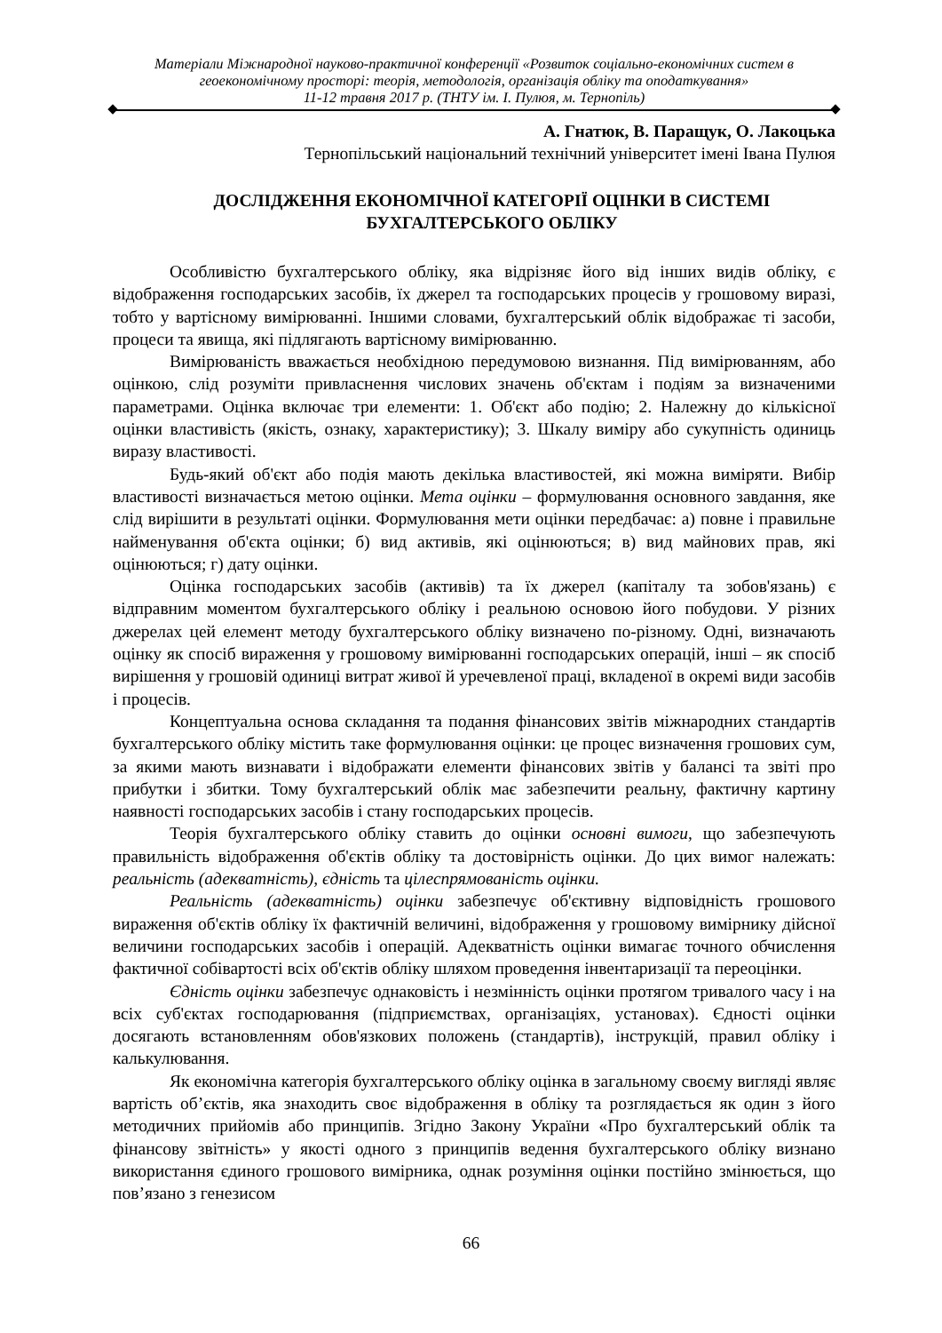Матеріали Міжнародної науково-практичної конференції «Розвиток соціально-економічних систем в геоекономічному просторі: теорія, методологія, організація обліку та оподаткування»
11-12 травня 2017 р. (ТНТУ ім. І. Пулюя, м. Тернопіль)
А. Гнатюк, В. Паращук, О. Лакоцька
Тернопільський національний технічний університет імені Івана Пулюя
ДОСЛІДЖЕННЯ ЕКОНОМІЧНОЇ КАТЕГОРІЇ ОЦІНКИ В СИСТЕМІ БУХГАЛТЕРСЬКОГО ОБЛІКУ
Особливістю бухгалтерського обліку, яка відрізняє його від інших видів обліку, є відображення господарських засобів, їх джерел та господарських процесів у грошовому виразі, тобто у вартісному вимірюванні. Іншими словами, бухгалтерський облік відображає ті засоби, процеси та явища, які підлягають вартісному вимірюванню.
Вимірюваність вважається необхідною передумовою визнання. Під вимірюванням, або оцінкою, слід розуміти привласнення числових значень об'єктам і подіям за визначеними параметрами. Оцінка включає три елементи: 1. Об'єкт або подію; 2. Належну до кількісної оцінки властивість (якість, ознаку, характеристику); 3. Шкалу виміру або сукупність одиниць виразу властивості.
Будь-який об'єкт або подія мають декілька властивостей, які можна виміряти. Вибір властивості визначається метою оцінки. Мета оцінки – формулювання основного завдання, яке слід вирішити в результаті оцінки. Формулювання мети оцінки передбачає: а) повне і правильне найменування об'єкта оцінки; б) вид активів, які оцінюються; в) вид майнових прав, які оцінюються; г) дату оцінки.
Оцінка господарських засобів (активів) та їх джерел (капіталу та зобов'язань) є відправним моментом бухгалтерського обліку і реальною основою його побудови. У різних джерелах цей елемент методу бухгалтерського обліку визначено по-різному. Одні, визначають оцінку як спосіб вираження у грошовому вимірюванні господарських операцій, інші – як спосіб вирішення у грошовій одиниці витрат живої й уречевленої праці, вкладеної в окремі види засобів і процесів.
Концептуальна основа складання та подання фінансових звітів міжнародних стандартів бухгалтерського обліку містить таке формулювання оцінки: це процес визначення грошових сум, за якими мають визнавати і відображати елементи фінансових звітів у балансі та звіті про прибутки і збитки. Тому бухгалтерський облік має забезпечити реальну, фактичну картину наявності господарських засобів і стану господарських процесів.
Теорія бухгалтерського обліку ставить до оцінки основні вимоги, що забезпечують правильність відображення об'єктів обліку та достовірність оцінки. До цих вимог належать: реальність (адекватність), єдність та цілеспрямованість оцінки.
Реальність (адекватність) оцінки забезпечує об'єктивну відповідність грошового вираження об'єктів обліку їх фактичній величині, відображення у грошовому вимірнику дійсної величини господарських засобів і операцій. Адекватність оцінки вимагає точного обчислення фактичної собівартості всіх об'єктів обліку шляхом проведення інвентаризації та переоцінки.
Єдність оцінки забезпечує однаковість і незмінність оцінки протягом тривалого часу і на всіх суб'єктах господарювання (підприємствах, організаціях, установах). Єдності оцінки досягають встановленням обов'язкових положень (стандартів), інструкцій, правил обліку і калькулювання.
Як економічна категорія бухгалтерського обліку оцінка в загальному своєму вигляді являє вартість об’єктів, яка знаходить своє відображення в обліку та розглядається як один з його методичних прийомів або принципів. Згідно Закону України «Про бухгалтерський облік та фінансову звітність» у якості одного з принципів ведення бухгалтерського обліку визнано використання єдиного грошового вимірника, однак розуміння оцінки постійно змінюється, що пов’язано з генезисом
66